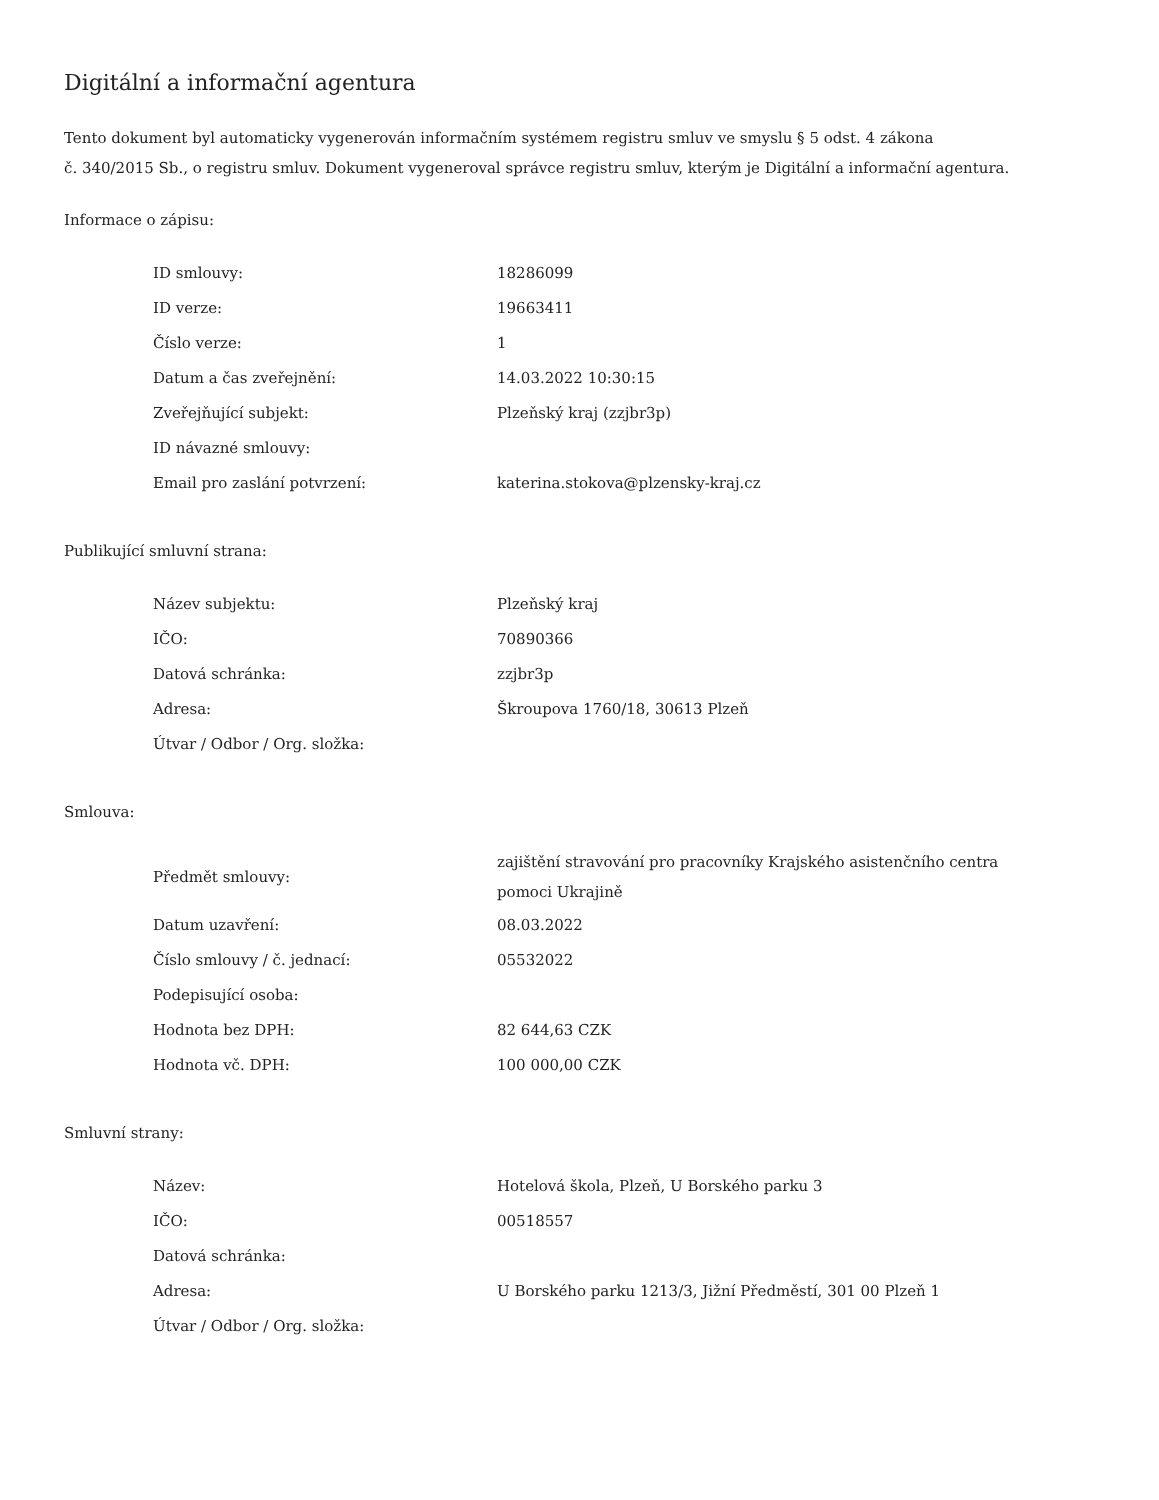Digitální a informační agentura
Tento dokument byl automaticky vygenerován informačním systémem registru smluv ve smyslu § 5 odst. 4 zákona
č. 340/2015 Sb., o registru smluv. Dokument vygeneroval správce registru smluv, kterým je Digitální a informační agentura.
Informace o zápisu:
| ID smlouvy: | 18286099 |
| ID verze: | 19663411 |
| Číslo verze: | 1 |
| Datum a čas zveřejnění: | 14.03.2022 10:30:15 |
| Zveřejňující subjekt: | Plzeňský kraj (zzjbr3p) |
| ID návazné smlouvy: | |
| Email pro zaslání potvrzení: | katerina.stokova@plzensky-kraj.cz |
Publikující smluvní strana:
| Název subjektu: | Plzeňský kraj |
| IČO: | 70890366 |
| Datová schránka: | zzjbr3p |
| Adresa: | Škroupova 1760/18, 30613 Plzeň |
| Útvar / Odbor / Org. složka: | |
Smlouva:
| Předmět smlouvy: | zajištění stravování pro pracovníky Krajského asistenčního centra pomoci Ukrajině |
| Datum uzavření: | 08.03.2022 |
| Číslo smlouvy / č. jednací: | 05532022 |
| Podepisující osoba: | |
| Hodnota bez DPH: | 82 644,63 CZK |
| Hodnota vč. DPH: | 100 000,00 CZK |
Smluvní strany:
| Název: | Hotelová škola, Plzeň, U Borského parku 3 |
| IČO: | 00518557 |
| Datová schránka: | |
| Adresa: | U Borského parku 1213/3, Jižní Předměstí, 301 00 Plzeň 1 |
| Útvar / Odbor / Org. složka: | |